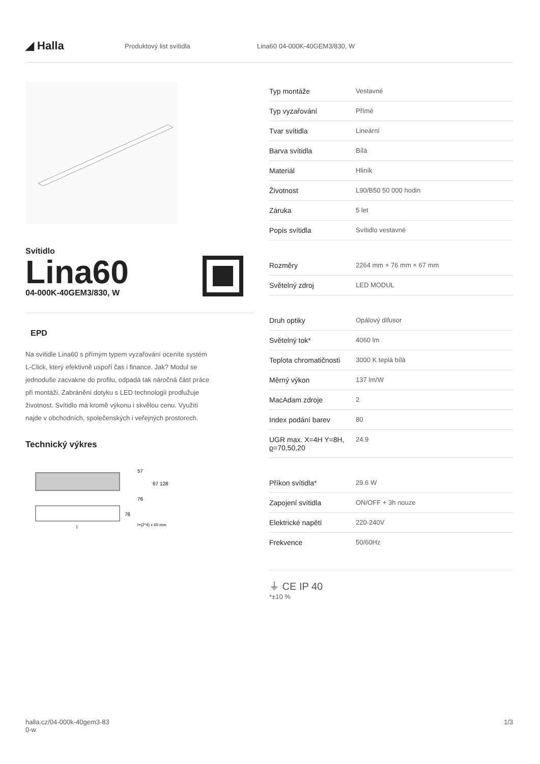◢ Halla
Produktový list svítidla Lina60 04-000K-40GEM3/830, W
Svítidlo
Lina60
04-000K-40GEM3/830, W
EPD
Na svítidle Lina60 s přímým typem vyzařování oceníte systém L-Click, který efektivně uspoří čas i finance. Jak? Modul se jednoduše zacvakne do profilu, odpadá tak náročná část práce při montáži. Zabránění dotyku s LED technologií prodlužuje životnost. Svítidlo má kromě výkonu i skvělou cenu. Využití najde v obchodních, společenských i veřejných prostorech.
Technický výkres
57
67 128
76
76
l+(2*4) x 65 mm
l
| Typ montáže | Vestavné |
| Typ vyzařování | Přímé |
| Tvar svítidla | Lineární |
| Barva svítidla | Bílá |
| Materiál | Hliník |
| Životnost | L90/B50 50 000 hodin |
| Záruka | 5 let |
| Popis svítidla | Svítidlo vestavné |
| Rozměry | 2264 mm × 76 mm × 67 mm |
| Světelný zdroj | LED MODUL |
| Druh optiky | Opálový difusor |
| Světelný tok* | 4060 lm |
| Teplota chromatičnosti | 3000 K teplá bílá |
| Měrný výkon | 137 lm/W |
| MacAdam zdroje | 2 |
| Index podání barev | 80 |
| UGR max. X=4H Y=8H, ϱ=70,50,20 | 24.9 |
| Příkon svítidla* | 29.6 W |
| Zapojení svítidla | ON/OFF + 3h nouze |
| Elektrické napětí | 220-240V |
| Frekvence | 50/60Hz |
⏚ CE IP 40
*±10 %
halla.cz/04-000k-40gem3-83
0-w
1/3